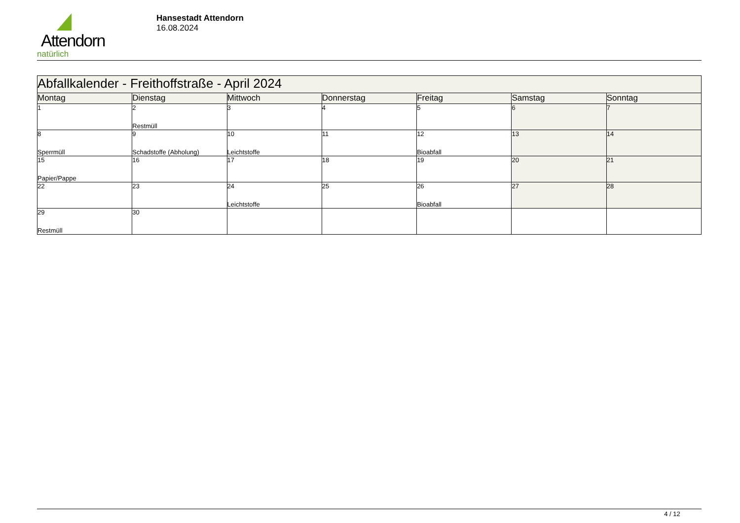Attendorn
natürlich
Hansestadt Attendorn
16.08.2024
| Abfallkalender - Freithoffstraße - April 2024 | | | | | | |
| Montag | Dienstag | Mittwoch | Donnerstag | Freitag | Samstag | Sonntag |
| 1 | 2 Restmüll | 3 | 4 | 5 | 6 | 7 |
| 8 Sperrmüll | 9 Schadstoffe (Abholung) | 10 Leichtstoffe | 11 | 12 Bioabfall | 13 | 14 |
| 15 Papier/Pappe | 16 | 17 | 18 | 19 | 20 | 21 |
| 22 | 23 | 24 Leichtstoffe | 25 | 26 Bioabfall | 27 | 28 |
| 29 Restmüll | 30 | | | | | |
4 / 12